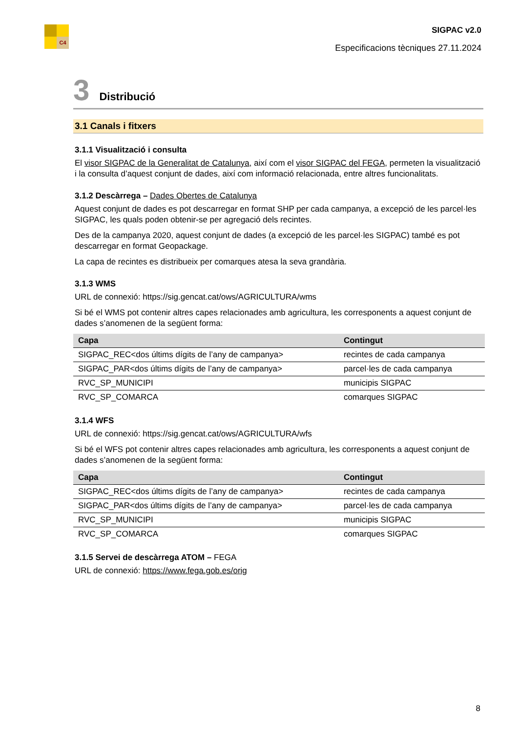C4
SIGPAC v2.0
Especificacions tècniques 27.11.2024
3 Distribució
3.1 Canals i fitxers
3.1.1 Visualització i consulta
El visor SIGPAC de la Generalitat de Catalunya, així com el visor SIGPAC del FEGA, permeten la visualització i la consulta d’aquest conjunt de dades, així com informació relacionada, entre altres funcionalitats.
3.1.2 Descàrrega – Dades Obertes de Catalunya
Aquest conjunt de dades es pot descarregar en format SHP per cada campanya, a excepció de les parcel·les SIGPAC, les quals poden obtenir-se per agregació dels recintes.
Des de la campanya 2020, aquest conjunt de dades (a excepció de les parcel·les SIGPAC) també es pot descarregar en format Geopackage.
La capa de recintes es distribueix per comarques atesa la seva grandària.
3.1.3 WMS
URL de connexió: https://sig.gencat.cat/ows/AGRICULTURA/wms
Si bé el WMS pot contenir altres capes relacionades amb agricultura, les corresponents a aquest conjunt de dades s’anomenen de la següent forma:
| Capa | Contingut |
| --- | --- |
| SIGPAC_REC<dos últims dígits de l’any de campanya> | recintes de cada campanya |
| SIGPAC_PAR<dos últims dígits de l’any de campanya> | parcel·les de cada campanya |
| RVC_SP_MUNICIPI | municipis SIGPAC |
| RVC_SP_COMARCA | comarques SIGPAC |
3.1.4 WFS
URL de connexió: https://sig.gencat.cat/ows/AGRICULTURA/wfs
Si bé el WFS pot contenir altres capes relacionades amb agricultura, les corresponents a aquest conjunt de dades s’anomenen de la següent forma:
| Capa | Contingut |
| --- | --- |
| SIGPAC_REC<dos últims dígits de l’any de campanya> | recintes de cada campanya |
| SIGPAC_PAR<dos últims dígits de l’any de campanya> | parcel·les de cada campanya |
| RVC_SP_MUNICIPI | municipis SIGPAC |
| RVC_SP_COMARCA | comarques SIGPAC |
3.1.5 Servei de descàrrega ATOM – FEGA
URL de connexió: https://www.fega.gob.es/orig
8